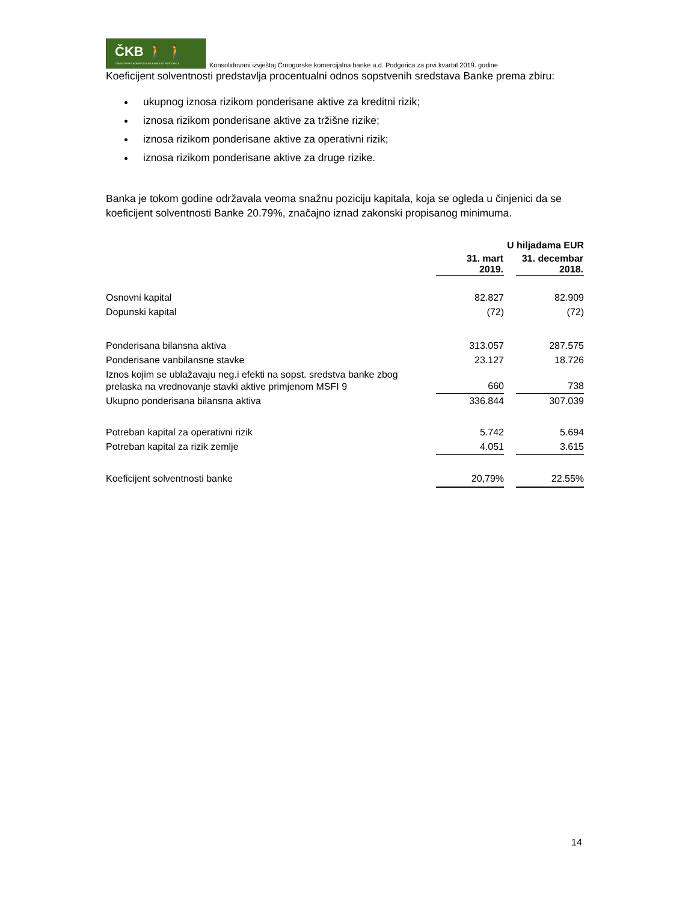ČKB 🚶 🚶
CRNOGORSKA KOMERCIJALNA BANKA AD PODGORICA
Konsolidovani izvještaj Crnogorske komercijalna banke a.d. Podgorica za prvi kvartal 2019. godine
Koeficijent solventnosti predstavlja procentualni odnos sopstvenih sredstava Banke prema zbiru:
ukupnog iznosa rizikom ponderisane aktive za kreditni rizik;
iznosa rizikom ponderisane aktive za tržišne rizike;
iznosa rizikom ponderisane aktive za operativni rizik;
iznosa rizikom ponderisane aktive za druge rizike.
Banka je tokom godine održavala veoma snažnu poziciju kapitala, koja se ogleda u činjenici da se koeficijent solventnosti Banke 20.79%, značajno iznad zakonski propisanog minimuma.
| | U hiljadama EUR | | |
| | 31. mart 2019. | | 31. decembar 2018. |
| Osnovni kapital | 82.827 | | 82.909 |
| Dopunski kapital | (72) | | (72) |
| Ponderisana bilansna aktiva | 313.057 | | 287.575 |
| Ponderisane vanbilansne stavke | 23.127 | | 18.726 |
| Iznos kojim se ublažavaju neg.i efekti na sopst. sredstva banke zbog prelaska na vrednovanje stavki aktive primjenom MSFI 9 | 660 | | 738 |
| Ukupno ponderisana bilansna aktiva | 336.844 | | 307.039 |
| Potreban kapital za operativni rizik | 5.742 | | 5.694 |
| Potreban kapital za rizik zemlje | 4.051 | | 3.615 |
| Koeficijent solventnosti banke | 20,79% | | 22.55% |
14